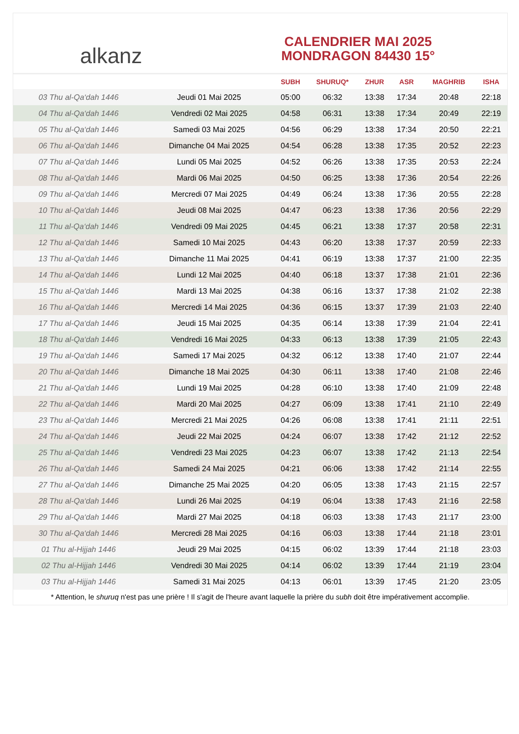alkanz
CALENDRIER MAI 2025
MONDRAGON 84430 15°
| | | SUBH | SHURUQ* | ZHUR | ASR | MAGHRIB | ISHA |
| --- | --- | --- | --- | --- | --- | --- | --- |
| 03 Thu al-Qa‘dah 1446 | Jeudi 01 Mai 2025 | 05:00 | 06:32 | 13:38 | 17:34 | 20:48 | 22:18 |
| 04 Thu al-Qa‘dah 1446 | Vendredi 02 Mai 2025 | 04:58 | 06:31 | 13:38 | 17:34 | 20:49 | 22:19 |
| 05 Thu al-Qa‘dah 1446 | Samedi 03 Mai 2025 | 04:56 | 06:29 | 13:38 | 17:34 | 20:50 | 22:21 |
| 06 Thu al-Qa‘dah 1446 | Dimanche 04 Mai 2025 | 04:54 | 06:28 | 13:38 | 17:35 | 20:52 | 22:23 |
| 07 Thu al-Qa‘dah 1446 | Lundi 05 Mai 2025 | 04:52 | 06:26 | 13:38 | 17:35 | 20:53 | 22:24 |
| 08 Thu al-Qa‘dah 1446 | Mardi 06 Mai 2025 | 04:50 | 06:25 | 13:38 | 17:36 | 20:54 | 22:26 |
| 09 Thu al-Qa‘dah 1446 | Mercredi 07 Mai 2025 | 04:49 | 06:24 | 13:38 | 17:36 | 20:55 | 22:28 |
| 10 Thu al-Qa‘dah 1446 | Jeudi 08 Mai 2025 | 04:47 | 06:23 | 13:38 | 17:36 | 20:56 | 22:29 |
| 11 Thu al-Qa‘dah 1446 | Vendredi 09 Mai 2025 | 04:45 | 06:21 | 13:38 | 17:37 | 20:58 | 22:31 |
| 12 Thu al-Qa‘dah 1446 | Samedi 10 Mai 2025 | 04:43 | 06:20 | 13:38 | 17:37 | 20:59 | 22:33 |
| 13 Thu al-Qa‘dah 1446 | Dimanche 11 Mai 2025 | 04:41 | 06:19 | 13:38 | 17:37 | 21:00 | 22:35 |
| 14 Thu al-Qa‘dah 1446 | Lundi 12 Mai 2025 | 04:40 | 06:18 | 13:37 | 17:38 | 21:01 | 22:36 |
| 15 Thu al-Qa‘dah 1446 | Mardi 13 Mai 2025 | 04:38 | 06:16 | 13:37 | 17:38 | 21:02 | 22:38 |
| 16 Thu al-Qa‘dah 1446 | Mercredi 14 Mai 2025 | 04:36 | 06:15 | 13:37 | 17:39 | 21:03 | 22:40 |
| 17 Thu al-Qa‘dah 1446 | Jeudi 15 Mai 2025 | 04:35 | 06:14 | 13:38 | 17:39 | 21:04 | 22:41 |
| 18 Thu al-Qa‘dah 1446 | Vendredi 16 Mai 2025 | 04:33 | 06:13 | 13:38 | 17:39 | 21:05 | 22:43 |
| 19 Thu al-Qa‘dah 1446 | Samedi 17 Mai 2025 | 04:32 | 06:12 | 13:38 | 17:40 | 21:07 | 22:44 |
| 20 Thu al-Qa‘dah 1446 | Dimanche 18 Mai 2025 | 04:30 | 06:11 | 13:38 | 17:40 | 21:08 | 22:46 |
| 21 Thu al-Qa‘dah 1446 | Lundi 19 Mai 2025 | 04:28 | 06:10 | 13:38 | 17:40 | 21:09 | 22:48 |
| 22 Thu al-Qa‘dah 1446 | Mardi 20 Mai 2025 | 04:27 | 06:09 | 13:38 | 17:41 | 21:10 | 22:49 |
| 23 Thu al-Qa‘dah 1446 | Mercredi 21 Mai 2025 | 04:26 | 06:08 | 13:38 | 17:41 | 21:11 | 22:51 |
| 24 Thu al-Qa‘dah 1446 | Jeudi 22 Mai 2025 | 04:24 | 06:07 | 13:38 | 17:42 | 21:12 | 22:52 |
| 25 Thu al-Qa‘dah 1446 | Vendredi 23 Mai 2025 | 04:23 | 06:07 | 13:38 | 17:42 | 21:13 | 22:54 |
| 26 Thu al-Qa‘dah 1446 | Samedi 24 Mai 2025 | 04:21 | 06:06 | 13:38 | 17:42 | 21:14 | 22:55 |
| 27 Thu al-Qa‘dah 1446 | Dimanche 25 Mai 2025 | 04:20 | 06:05 | 13:38 | 17:43 | 21:15 | 22:57 |
| 28 Thu al-Qa‘dah 1446 | Lundi 26 Mai 2025 | 04:19 | 06:04 | 13:38 | 17:43 | 21:16 | 22:58 |
| 29 Thu al-Qa‘dah 1446 | Mardi 27 Mai 2025 | 04:18 | 06:03 | 13:38 | 17:43 | 21:17 | 23:00 |
| 30 Thu al-Qa‘dah 1446 | Mercredi 28 Mai 2025 | 04:16 | 06:03 | 13:38 | 17:44 | 21:18 | 23:01 |
| 01 Thu al-Hijjah 1446 | Jeudi 29 Mai 2025 | 04:15 | 06:02 | 13:39 | 17:44 | 21:18 | 23:03 |
| 02 Thu al-Hijjah 1446 | Vendredi 30 Mai 2025 | 04:14 | 06:02 | 13:39 | 17:44 | 21:19 | 23:04 |
| 03 Thu al-Hijjah 1446 | Samedi 31 Mai 2025 | 04:13 | 06:01 | 13:39 | 17:45 | 21:20 | 23:05 |
* Attention, le shuruq n'est pas une prière ! Il s'agit de l'heure avant laquelle la prière du subh doit être impérativement accomplie.